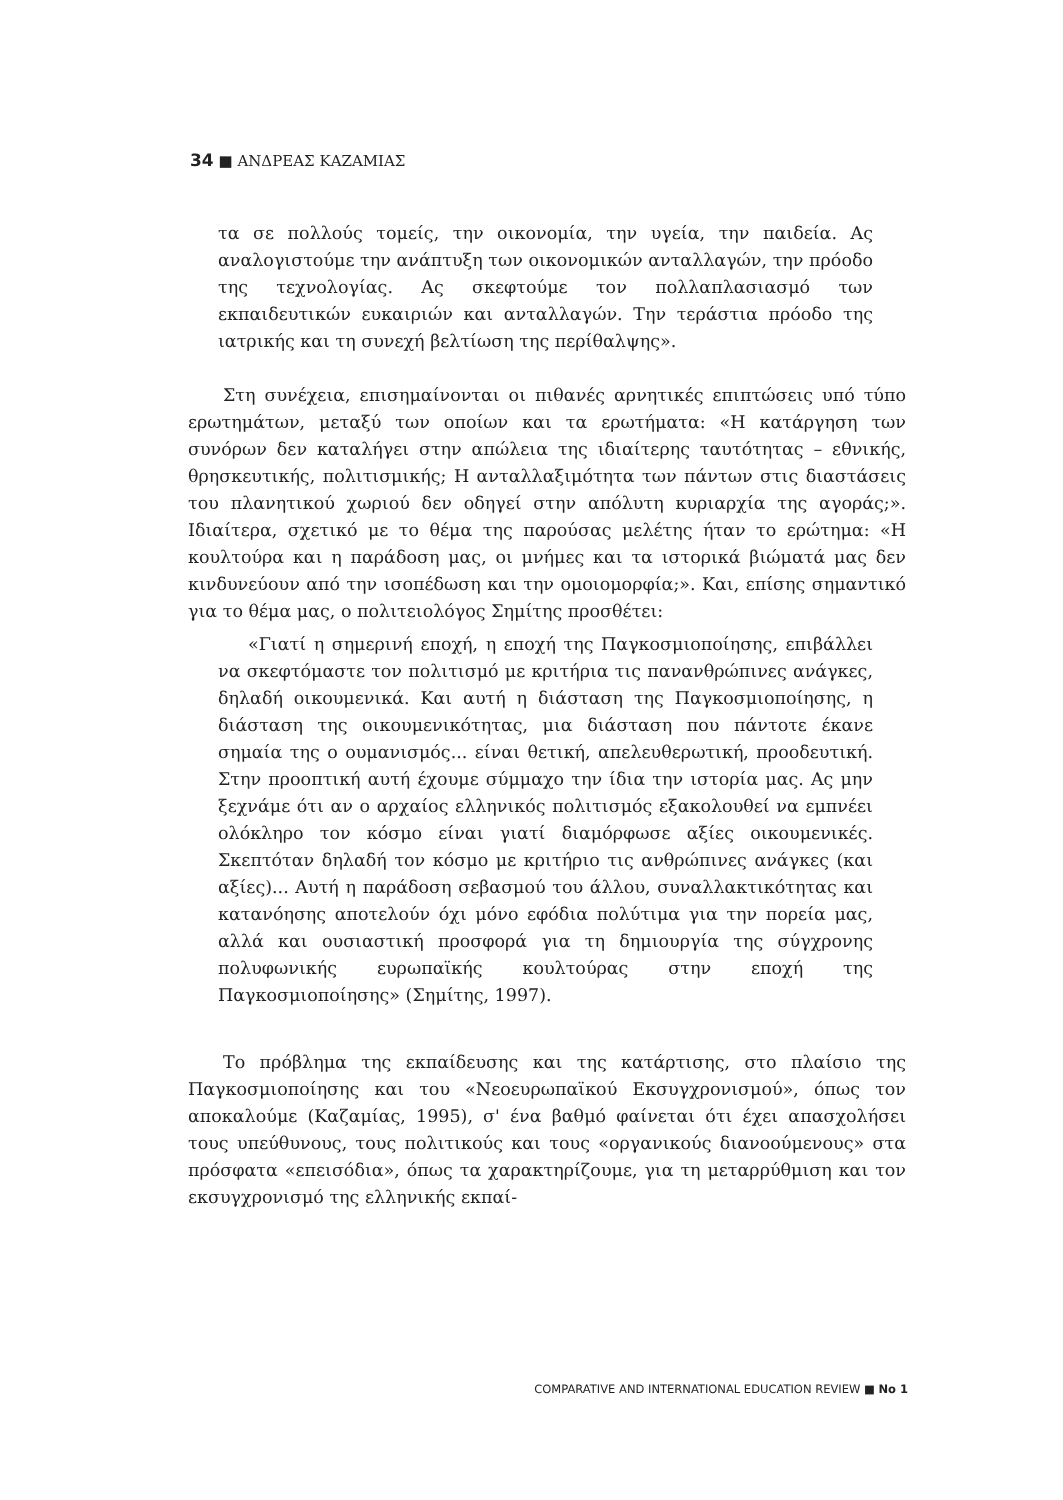34 ■ ΑΝΔΡΕΑΣ ΚΑΖΑΜΙΑΣ
τα σε πολλούς τομείς, την οικονομία, την υγεία, την παιδεία. Ας αναλογιστούμε την ανάπτυξη των οικονομικών ανταλλαγών, την πρόοδο της τεχνολογίας. Ας σκεφτούμε τον πολλαπλασιασμό των εκπαιδευτικών ευκαιριών και ανταλλαγών. Την τεράστια πρόοδο της ιατρικής και τη συνεχή βελτίωση της περίθαλψης».
Στη συνέχεια, επισημαίνονται οι πιθανές αρνητικές επιπτώσεις υπό τύπο ερωτημάτων, μεταξύ των οποίων και τα ερωτήματα: «Η κατάργηση των συνόρων δεν καταλήγει στην απώλεια της ιδιαίτερης ταυτότητας – εθνικής, θρησκευτικής, πολιτισμικής; Η ανταλλαξιμότητα των πάντων στις διαστάσεις του πλανητικού χωριού δεν οδηγεί στην απόλυτη κυριαρχία της αγοράς;». Ιδιαίτερα, σχετικό με το θέμα της παρούσας μελέτης ήταν το ερώτημα: «Η κουλτούρα και η παράδοση μας, οι μνήμες και τα ιστορικά βιώματά μας δεν κινδυνεύουν από την ισοπέδωση και την ομοιομορφία;». Και, επίσης σημαντικό για το θέμα μας, ο πολιτειολόγος Σημίτης προσθέτει:
«Γιατί η σημερινή εποχή, η εποχή της Παγκοσμιοποίησης, επιβάλλει να σκεφτόμαστε τον πολιτισμό με κριτήρια τις πανανθρώπινες ανάγκες, δηλαδή οικουμενικά. Και αυτή η διάσταση της Παγκοσμιοποίησης, η διάσταση της οικουμενικότητας, μια διάσταση που πάντοτε έκανε σημαία της ο ουμανισμός... είναι θετική, απελευθερωτική, προοδευτική. Στην προοπτική αυτή έχουμε σύμμαχο την ίδια την ιστορία μας. Ας μην ξεχνάμε ότι αν ο αρχαίος ελληνικός πολιτισμός εξακολουθεί να εμπνέει ολόκληρο τον κόσμο είναι γιατί διαμόρφωσε αξίες οικουμενικές. Σκεπτόταν δηλαδή τον κόσμο με κριτήριο τις ανθρώπινες ανάγκες (και αξίες)... Αυτή η παράδοση σεβασμού του άλλου, συναλλακτικότητας και κατανόησης αποτελούν όχι μόνο εφόδια πολύτιμα για την πορεία μας, αλλά και ουσιαστική προσφορά για τη δημιουργία της σύγχρονης πολυφωνικής ευρωπαϊκής κουλτούρας στην εποχή της Παγκοσμιοποίησης» (Σημίτης, 1997).
Το πρόβλημα της εκπαίδευσης και της κατάρτισης, στο πλαίσιο της Παγκοσμιοποίησης και του «Νεοευρωπαϊκού Εκσυγχρονισμού», όπως τον αποκαλούμε (Καζαμίας, 1995), σ' ένα βαθμό φαίνεται ότι έχει απασχολήσει τους υπεύθυνους, τους πολιτικούς και τους «οργανικούς διανοούμενους» στα πρόσφατα «επεισόδια», όπως τα χαρακτηρίζουμε, για τη μεταρρύθμιση και τον εκσυγχρονισμό της ελληνικής εκπαί-
COMPARATIVE AND INTERNATIONAL EDUCATION REVIEW ■ No 1